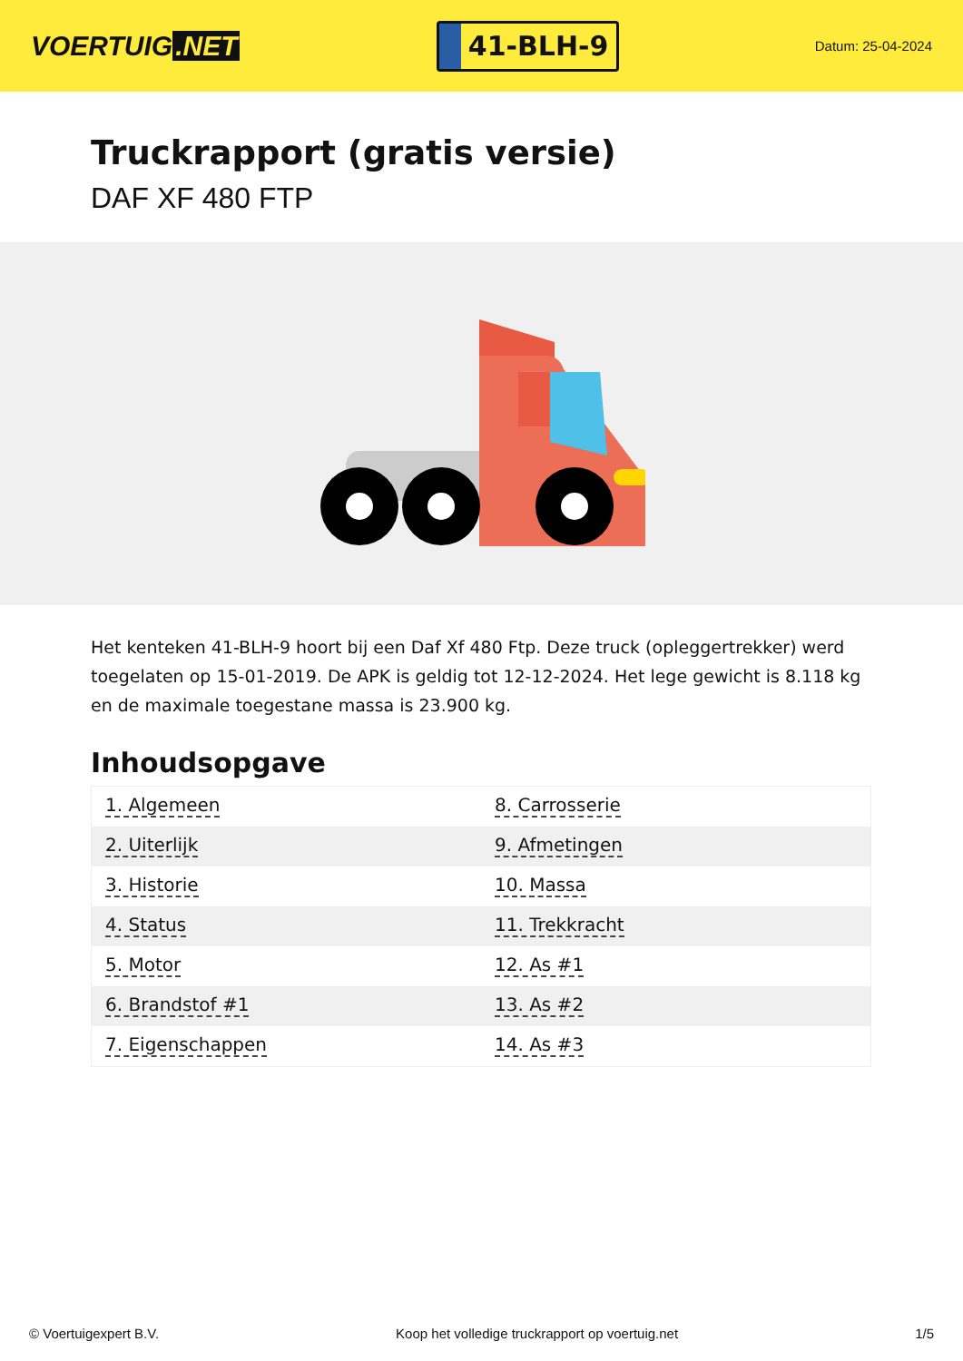VOERTUIG.NET
41-BLH-9
Datum: 25-04-2024
Truckrapport (gratis versie)
DAF XF 480 FTP
Het kenteken 41-BLH-9 hoort bij een Daf Xf 480 Ftp. Deze truck (opleggertrekker) werd toegelaten op 15-01-2019. De APK is geldig tot 12-12-2024. Het lege gewicht is 8.118 kg en de maximale toegestane massa is 23.900 kg.
Inhoudsopgave
| 1. Algemeen | 8. Carrosserie |
| 2. Uiterlijk | 9. Afmetingen |
| 3. Historie | 10. Massa |
| 4. Status | 11. Trekkracht |
| 5. Motor | 12. As #1 |
| 6. Brandstof #1 | 13. As #2 |
| 7. Eigenschappen | 14. As #3 |
© Voertuigexpert B.V. Koop het volledige truckrapport op voertuig.net 1/5